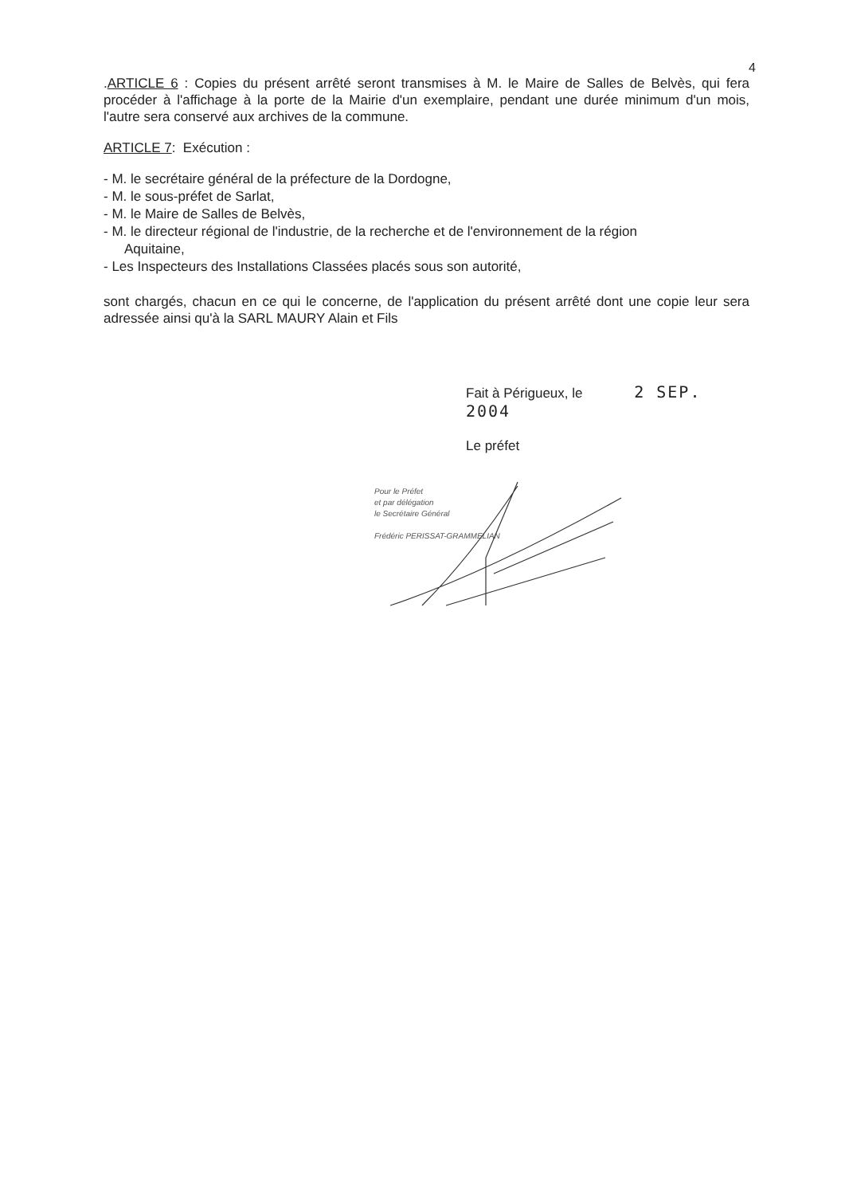4
.ARTICLE 6 : Copies du présent arrêté seront transmises à M. le Maire de Salles de Belvès, qui fera procéder à l'affichage à la porte de la Mairie d'un exemplaire, pendant une durée minimum d'un mois, l'autre sera conservé aux archives de la commune.
ARTICLE 7: Exécution :
- M. le secrétaire général de la préfecture de la Dordogne,
- M. le sous-préfet de Sarlat,
- M. le Maire de Salles de Belvès,
- M. le directeur régional de l'industrie, de la recherche et de l'environnement de la région
Aquitaine,
- Les Inspecteurs des Installations Classées placés sous son autorité,
sont chargés, chacun en ce qui le concerne, de l'application du présent arrêté dont une copie leur sera adressée ainsi qu'à la SARL MAURY Alain et Fils
Fait à Périgueux, le 2 SEP. 2004
Le préfet
Pour le Préfet
et par délégation
le Secrétaire Général
Frédéric PERISSAT-GRAMMELIAN